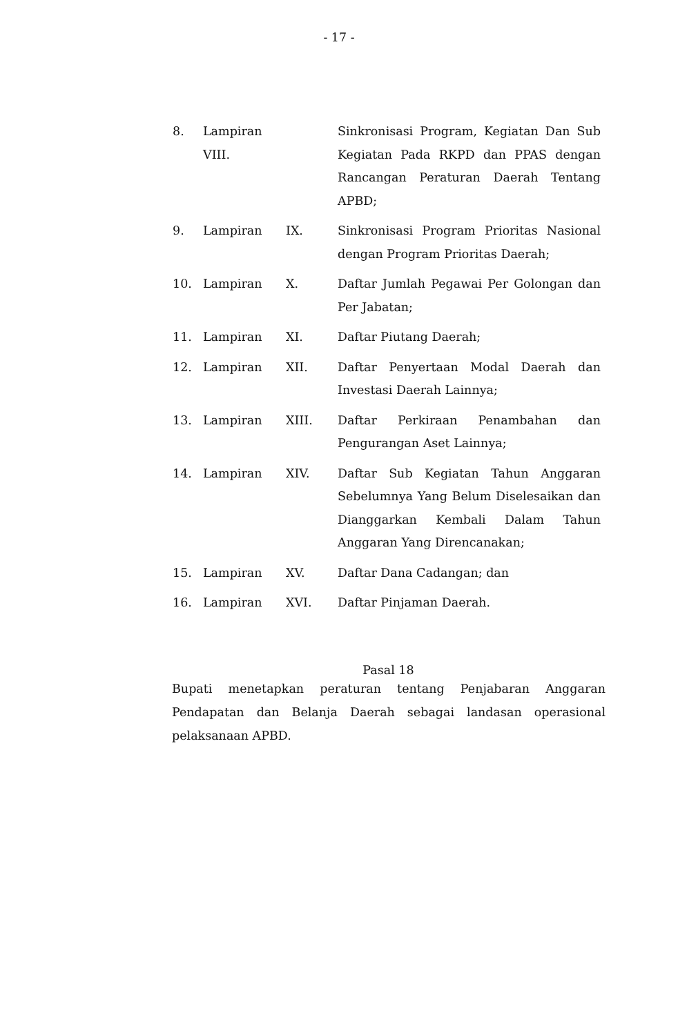- 17 -
| 8. | Lampiran VIII. | | Sinkronisasi Program, Kegiatan Dan Sub Kegiatan Pada RKPD dan PPAS dengan Rancangan Peraturan Daerah Tentang APBD; |
| 9. | Lampiran | IX. | Sinkronisasi Program Prioritas Nasional dengan Program Prioritas Daerah; |
| 10. | Lampiran | X. | Daftar Jumlah Pegawai Per Golongan dan Per Jabatan; |
| 11. | Lampiran | XI. | Daftar Piutang Daerah; |
| 12. | Lampiran | XII. | Daftar Penyertaan Modal Daerah dan Investasi Daerah Lainnya; |
| 13. | Lampiran | XIII. | Daftar Perkiraan Penambahan dan Pengurangan Aset Lainnya; |
| 14. | Lampiran | XIV. | Daftar Sub Kegiatan Tahun Anggaran Sebelumnya Yang Belum Diselesaikan dan Dianggarkan Kembali Dalam Tahun Anggaran Yang Direncanakan; |
| 15. | Lampiran | XV. | Daftar Dana Cadangan; dan |
| 16. | Lampiran | XVI. | Daftar Pinjaman Daerah. |
Pasal 18
Bupati menetapkan peraturan tentang Penjabaran Anggaran Pendapatan dan Belanja Daerah sebagai landasan operasional pelaksanaan APBD.